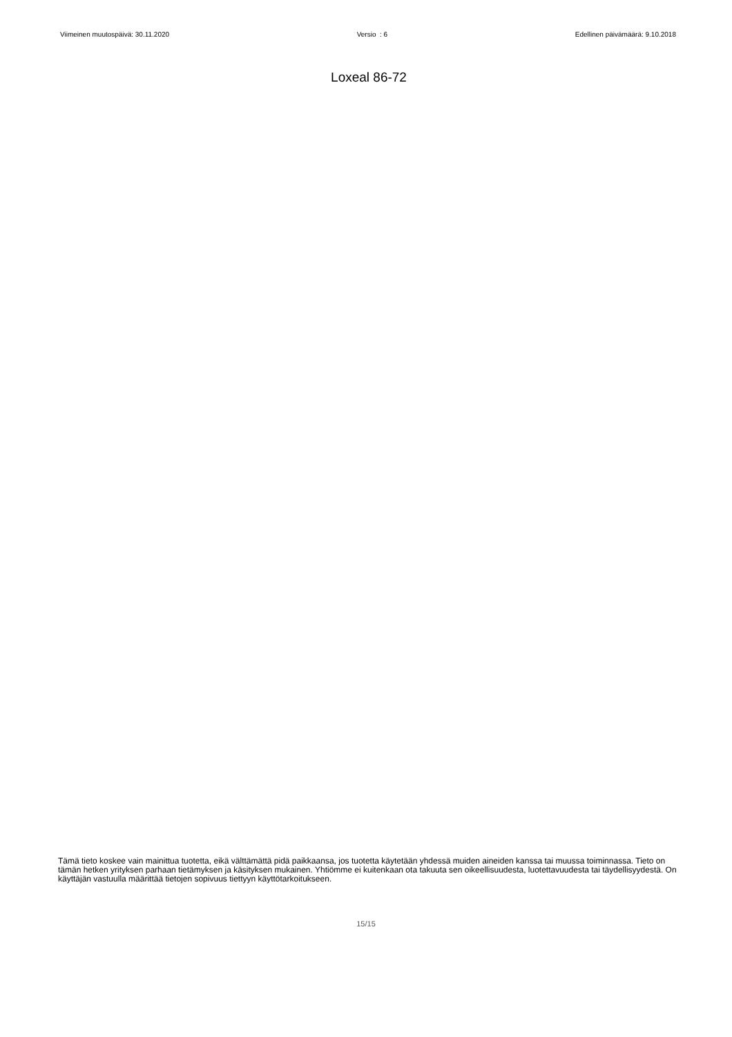Viimeinen muutospäivä: 30.11.2020 Versio : 6 Edellinen päivämäärä: 9.10.2018
Loxeal 86-72
Tämä tieto koskee vain mainittua tuotetta, eikä välttämättä pidä paikkaansa, jos tuotetta käytetään yhdessä muiden aineiden kanssa tai muussa toiminnassa. Tieto on tämän hetken yrityksen parhaan tietämyksen ja käsityksen mukainen. Yhtiömme ei kuitenkaan ota takuuta sen oikeellisuudesta, luotettavuudesta tai täydellisyydestä. On käyttäjän vastuulla määrittää tietojen sopivuus tiettyyn käyttötarkoitukseen.
15/15